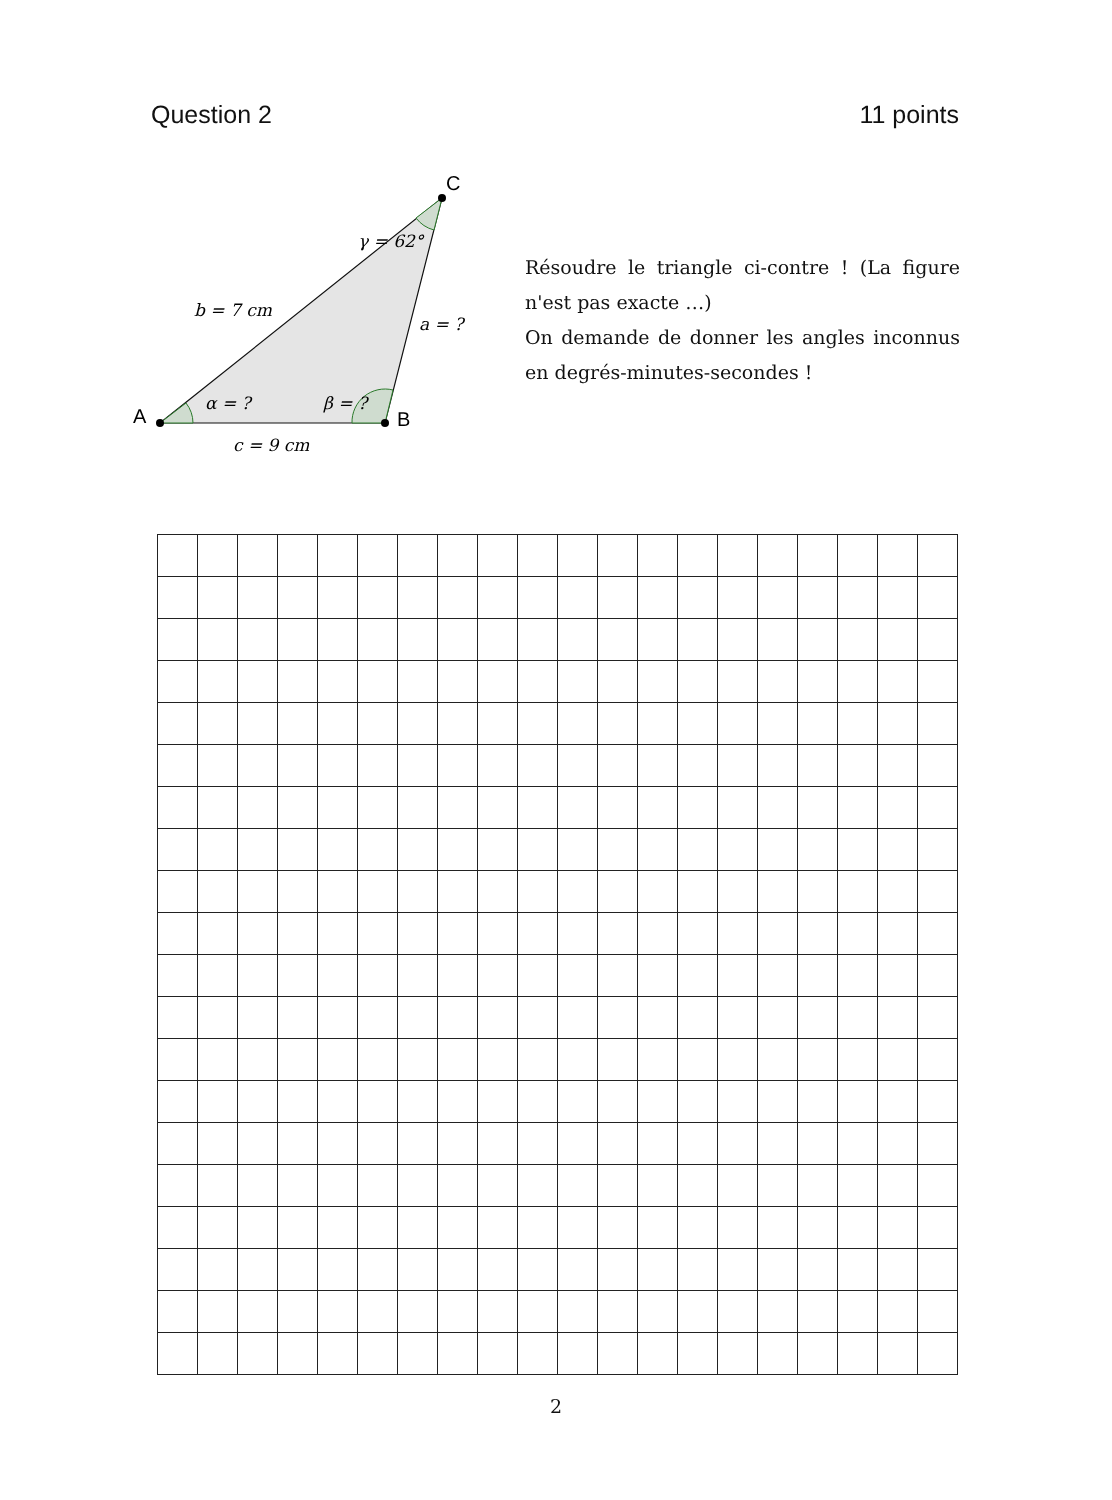Question 2 11 points
A
B
C
γ = 62°
b = 7 cm
a = ?
α = ?
β = ?
c = 9 cm
Résoudre le triangle ci-contre ! (La figure n'est pas exacte …)
On demande de donner les angles inconnus en degrés-minutes-secondes !
2